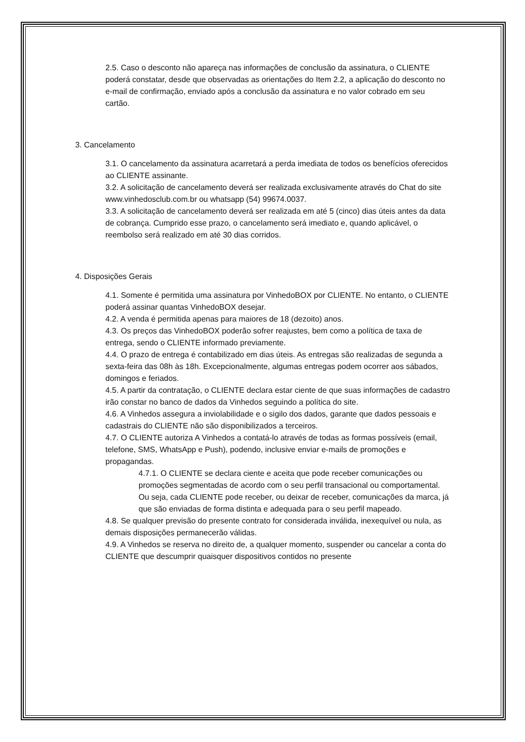2.5. Caso o desconto não apareça nas informações de conclusão da assinatura, o CLIENTE poderá constatar, desde que observadas as orientações do Item 2.2, a aplicação do desconto no e-mail de confirmação, enviado após a conclusão da assinatura e no valor cobrado em seu cartão.
3. Cancelamento
3.1. O cancelamento da assinatura acarretará a perda imediata de todos os benefícios oferecidos ao CLIENTE assinante.
3.2. A solicitação de cancelamento deverá ser realizada exclusivamente através do Chat do site www.vinhedosclub.com.br ou whatsapp (54) 99674.0037.
3.3. A solicitação de cancelamento deverá ser realizada em até 5 (cinco) dias úteis antes da data de cobrança. Cumprido esse prazo, o cancelamento será imediato e, quando aplicável, o reembolso será realizado em até 30 dias corridos.
4. Disposições Gerais
4.1. Somente é permitida uma assinatura por VinhedoBOX por CLIENTE. No entanto, o CLIENTE poderá assinar quantas VinhedoBOX desejar.
4.2. A venda é permitida apenas para maiores de 18 (dezoito) anos.
4.3. Os preços das VinhedoBOX poderão sofrer reajustes, bem como a política de taxa de entrega, sendo o CLIENTE informado previamente.
4.4. O prazo de entrega é contabilizado em dias úteis. As entregas são realizadas de segunda a sexta-feira das 08h às 18h. Excepcionalmente, algumas entregas podem ocorrer aos sábados, domingos e feriados.
4.5. A partir da contratação, o CLIENTE declara estar ciente de que suas informações de cadastro irão constar no banco de dados da Vinhedos seguindo a política do site.
4.6. A Vinhedos assegura a inviolabilidade e o sigilo dos dados, garante que dados pessoais e cadastrais do CLIENTE não são disponibilizados a terceiros.
4.7. O CLIENTE autoriza A Vinhedos a contatá-lo através de todas as formas possíveis (email, telefone, SMS, WhatsApp e Push), podendo, inclusive enviar e-mails de promoções e propagandas.
4.7.1. O CLIENTE se declara ciente e aceita que pode receber comunicações ou promoções segmentadas de acordo com o seu perfil transacional ou comportamental. Ou seja, cada CLIENTE pode receber, ou deixar de receber, comunicações da marca, já que são enviadas de forma distinta e adequada para o seu perfil mapeado.
4.8. Se qualquer previsão do presente contrato for considerada inválida, inexequível ou nula, as demais disposições permanecerão válidas.
4.9. A Vinhedos se reserva no direito de, a qualquer momento, suspender ou cancelar a conta do CLIENTE que descumprir quaisquer dispositivos contidos no presente